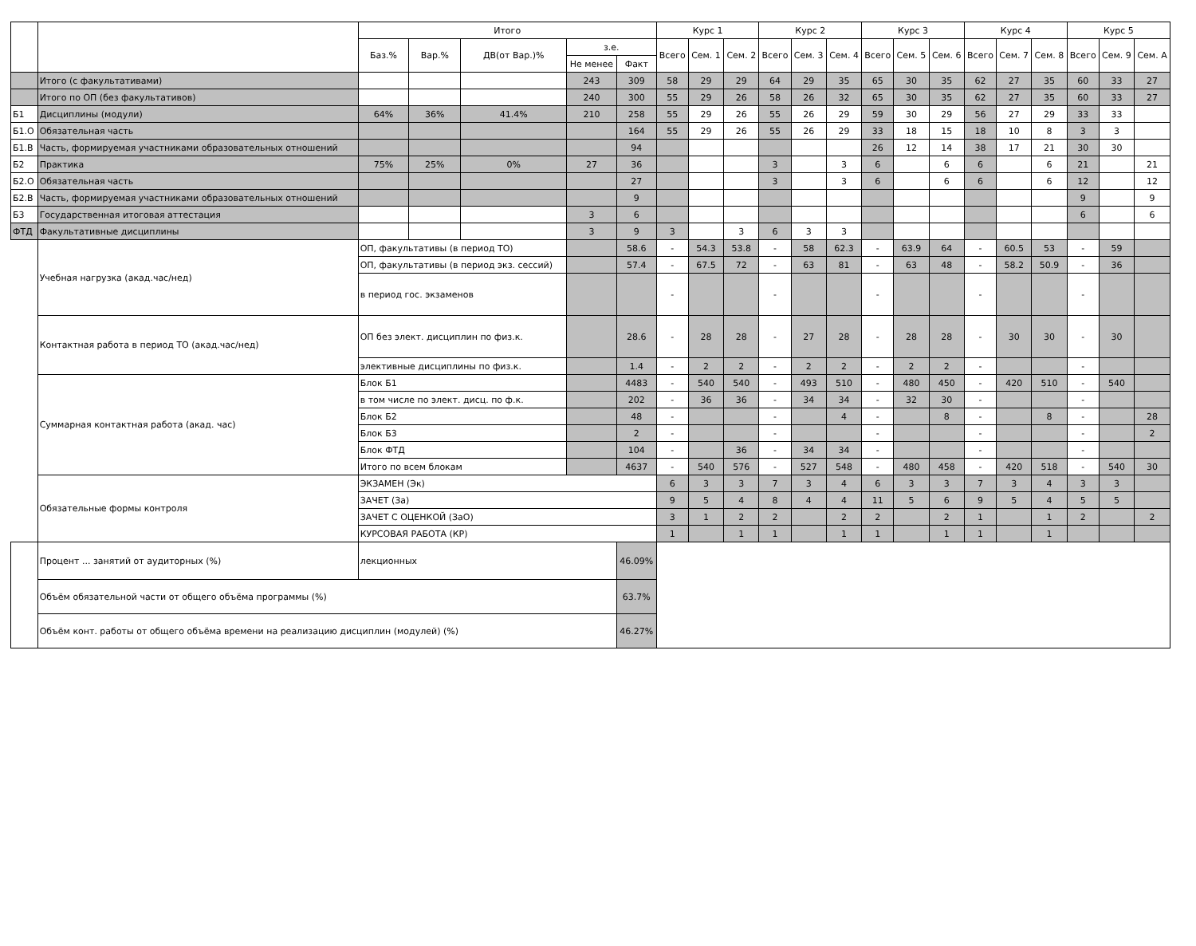| | | Итого | | | | | Курс 1 | | | Курс 2 | | | Курс 3 | | | Курс 4 | | | Курс 5 | | |
| --- | --- | --- | --- | --- | --- | --- | --- | --- | --- | --- | --- | --- | --- | --- | --- | --- | --- | --- | --- | --- | --- |
| | | Баз.% | Вар.% | ДВ(от Вар.)% | з.е. | | Всего | Сем. 1 | Сем. 2 | Всего | Сем. 3 | Сем. 4 | Всего | Сем. 5 | Сем. 6 | Всего | Сем. 7 | Сем. 8 | Всего | Сем. 9 | Сем. A |
| | | | | | Не менее | Факт | | | | | | | | | | | | | | | |
| | Итого (с факультативами) | | | | 243 | 309 | 58 | 29 | 29 | 64 | 29 | 35 | 65 | 30 | 35 | 62 | 27 | 35 | 60 | 33 | 27 |
| | Итого по ОП (без факультативов) | | | | 240 | 300 | 55 | 29 | 26 | 58 | 26 | 32 | 65 | 30 | 35 | 62 | 27 | 35 | 60 | 33 | 27 |
| Б1 | Дисциплины (модули) | 64% | 36% | 41.4% | 210 | 258 | 55 | 29 | 26 | 55 | 26 | 29 | 59 | 30 | 29 | 56 | 27 | 29 | 33 | 33 | |
| Б1.О | Обязательная часть | | | | | 164 | 55 | 29 | 26 | 55 | 26 | 29 | 33 | 18 | 15 | 18 | 10 | 8 | 3 | 3 | |
| Б1.В | Часть, формируемая участниками образовательных отношений | | | | | 94 | | | | | | | 26 | 12 | 14 | 38 | 17 | 21 | 30 | 30 | |
| Б2 | Практика | 75% | 25% | 0% | 27 | 36 | | | | 3 | | 3 | 6 | | 6 | 6 | | 6 | 21 | | 21 |
| Б2.О | Обязательная часть | | | | | 27 | | | | 3 | | 3 | 6 | | 6 | 6 | | 6 | 12 | | 12 |
| Б2.В | Часть, формируемая участниками образовательных отношений | | | | | 9 | | | | | | | | | | | | | 9 | | 9 |
| Б3 | Государственная итоговая аттестация | | | | 3 | 6 | | | | | | | | | | | | | 6 | | 6 |
| ФТД | Факультативные дисциплины | | | | 3 | 9 | 3 | | 3 | 6 | 3 | 3 | | | | | | | | | |
| | Учебная нагрузка (акад.час/нед) | ОП, факультативы (в период ТО) | | | | 58.6 | - | 54.3 | 53.8 | - | 58 | 62.3 | - | 63.9 | 64 | - | 60.5 | 53 | - | 59 | |
| | | ОП, факультативы (в период экз. сессий) | | | | 57.4 | - | 67.5 | 72 | - | 63 | 81 | - | 63 | 48 | - | 58.2 | 50.9 | - | 36 | |
| | | в период гос. экзаменов | | | | | - | | | - | | | - | | | - | | | - | | |
| | Контактная работа в период ТО (акад.час/нед) | ОП без элект. дисциплин по физ.к. | | | | 28.6 | - | 28 | 28 | - | 27 | 28 | - | 28 | 28 | - | 30 | 30 | - | 30 | |
| | | элективные дисциплины по физ.к. | | | | 1.4 | - | 2 | 2 | - | 2 | 2 | - | 2 | 2 | - | | | - | | |
| | Суммарная контактная работа (акад. час) | Блок Б1 | | | | 4483 | - | 540 | 540 | - | 493 | 510 | - | 480 | 450 | - | 420 | 510 | - | 540 | |
| | | в том числе по элект. дисц. по ф.к. | | | | 202 | - | 36 | 36 | - | 34 | 34 | - | 32 | 30 | - | | | - | | |
| | | Блок Б2 | | | | 48 | - | | | - | | 4 | - | | 8 | - | | 8 | - | | 28 |
| | | Блок Б3 | | | | 2 | - | | | - | | | - | | | - | | | - | | 2 |
| | | Блок ФТД | | | | 104 | - | | 36 | - | 34 | 34 | - | | | - | | | - | | |
| | | Итого по всем блокам | | | | 4637 | - | 540 | 576 | - | 527 | 548 | - | 480 | 458 | - | 420 | 518 | - | 540 | 30 |
| | Обязательные формы контроля | ЭКЗАМЕН (Эк) | | | | | 6 | 3 | 3 | 7 | 3 | 4 | 6 | 3 | 3 | 7 | 3 | 4 | 3 | 3 | |
| | | ЗАЧЕТ (За) | | | | | 9 | 5 | 4 | 8 | 4 | 4 | 11 | 5 | 6 | 9 | 5 | 4 | 5 | 5 | |
| | | ЗАЧЕТ С ОЦЕНКОЙ (ЗаО) | | | | | 3 | 1 | 2 | 2 | | 2 | 2 | | 2 | 1 | | 1 | 2 | | 2 |
| | | КУРСОВАЯ РАБОТА (КР) | | | | | 1 | | 1 | 1 | | 1 | 1 | | 1 | 1 | | 1 | | | |
| | Процент ... занятий от аудиторных (%) | лекционных | | | | 46.09% | | | | | | | | | | | | | | | |
| | Объём обязательной части от общего объёма программы (%) | | | | | 63.7% | | | | | | | | | | | | | | | |
| | Объём конт. работы от общего объёма времени на реализацию дисциплин (модулей) (%) | | | | | 46.27% | | | | | | | | | | | | | | | |